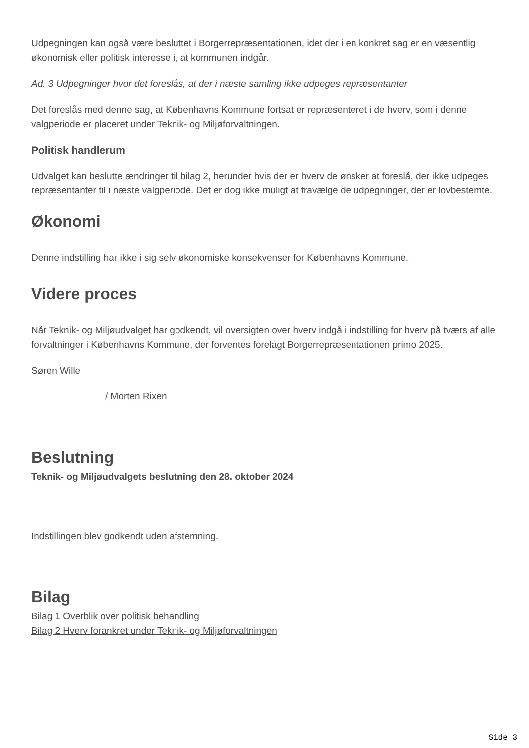Udpegningen kan også være besluttet i Borgerrepræsentationen, idet der i en konkret sag er en væsentlig økonomisk eller politisk interesse i, at kommunen indgår.
Ad. 3 Udpegninger hvor det foreslås, at der i næste samling ikke udpeges repræsentanter
Det foreslås med denne sag, at Københavns Kommune fortsat er repræsenteret i de hverv, som i denne valgperiode er placeret under Teknik- og Miljøforvaltningen.
Politisk handlerum
Udvalget kan beslutte ændringer til bilag 2, herunder hvis der er hverv de ønsker at foreslå, der ikke udpeges repræsentanter til i næste valgperiode. Det er dog ikke muligt at fravælge de udpegninger, der er lovbestemte.
Økonomi
Denne indstilling har ikke i sig selv økonomiske konsekvenser for Københavns Kommune.
Videre proces
Når Teknik- og Miljøudvalget har godkendt, vil oversigten over hverv indgå i indstilling for hverv på tværs af alle forvaltninger i Københavns Kommune, der forventes forelagt Borgerrepræsentationen primo 2025.
Søren Wille
/ Morten Rixen
Beslutning
Teknik- og Miljøudvalgets beslutning den 28. oktober 2024
Indstillingen blev godkendt uden afstemning.
Bilag
Bilag 1 Overblik over politisk behandling
Bilag 2 Hverv forankret under Teknik- og Miljøforvaltningen
Side 3